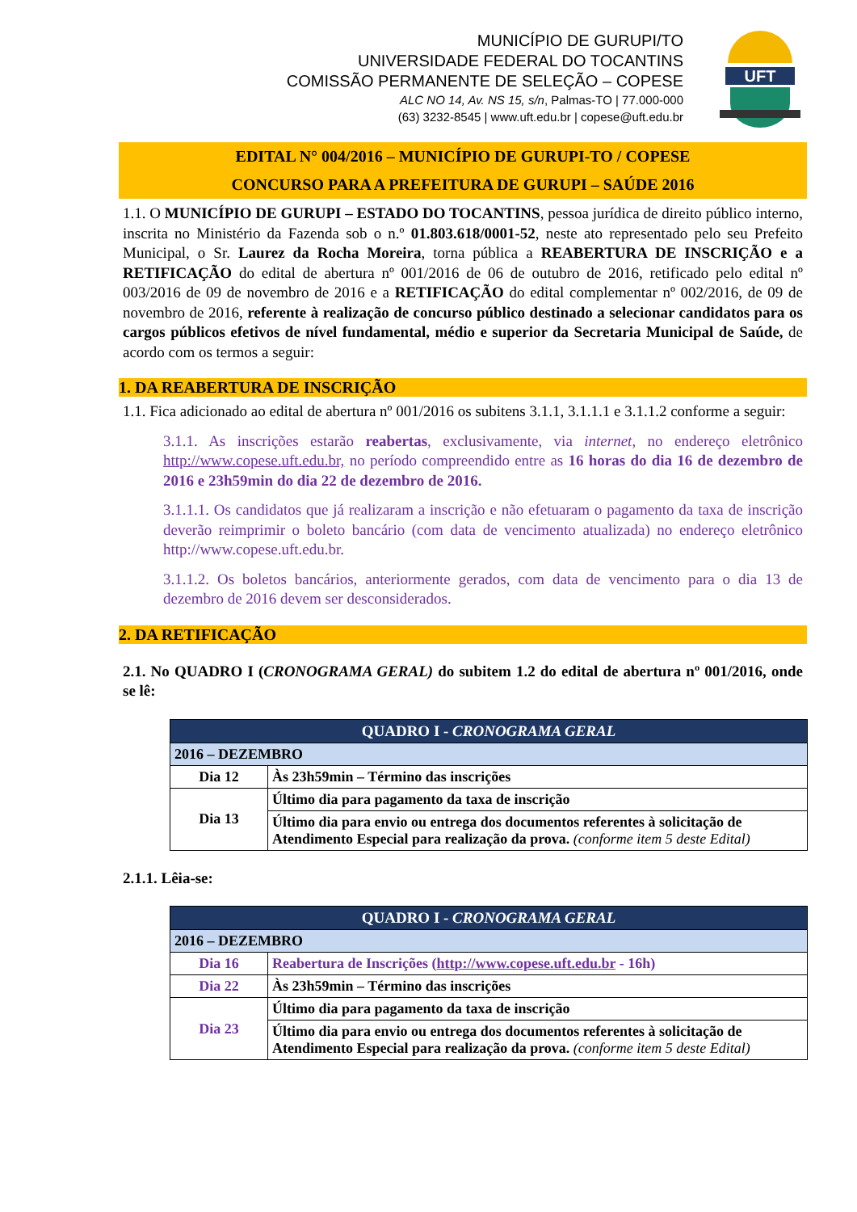MUNICÍPIO DE GURUPI/TO
UNIVERSIDADE FEDERAL DO TOCANTINS
COMISSÃO PERMANENTE DE SELEÇÃO – COPESE
ALC NO 14, Av. NS 15, s/n, Palmas-TO | 77.000-000
(63) 3232-8545 | www.uft.edu.br | copese@uft.edu.br
UFT
EDITAL N° 004/2016 – MUNICÍPIO DE GURUPI-TO / COPESE
CONCURSO PARA A PREFEITURA DE GURUPI – SAÚDE 2016
1.1. O MUNICÍPIO DE GURUPI – ESTADO DO TOCANTINS, pessoa jurídica de direito público interno, inscrita no Ministério da Fazenda sob o n.º 01.803.618/0001-52, neste ato representado pelo seu Prefeito Municipal, o Sr. Laurez da Rocha Moreira, torna pública a REABERTURA DE INSCRIÇÃO e a RETIFICAÇÃO do edital de abertura nº 001/2016 de 06 de outubro de 2016, retificado pelo edital nº 003/2016 de 09 de novembro de 2016 e a RETIFICAÇÃO do edital complementar nº 002/2016, de 09 de novembro de 2016, referente à realização de concurso público destinado a selecionar candidatos para os cargos públicos efetivos de nível fundamental, médio e superior da Secretaria Municipal de Saúde, de acordo com os termos a seguir:
1. DA REABERTURA DE INSCRIÇÃO
1.1. Fica adicionado ao edital de abertura nº 001/2016 os subitens 3.1.1, 3.1.1.1 e 3.1.1.2 conforme a seguir:
3.1.1. As inscrições estarão reabertas, exclusivamente, via internet, no endereço eletrônico http://www.copese.uft.edu.br, no período compreendido entre as 16 horas do dia 16 de dezembro de 2016 e 23h59min do dia 22 de dezembro de 2016.
3.1.1.1. Os candidatos que já realizaram a inscrição e não efetuaram o pagamento da taxa de inscrição deverão reimprimir o boleto bancário (com data de vencimento atualizada) no endereço eletrônico http://www.copese.uft.edu.br.
3.1.1.2. Os boletos bancários, anteriormente gerados, com data de vencimento para o dia 13 de dezembro de 2016 devem ser desconsiderados.
2. DA RETIFICAÇÃO
2.1. No QUADRO I (CRONOGRAMA GERAL) do subitem 1.2 do edital de abertura nº 001/2016, onde se lê:
| QUADRO I - CRONOGRAMA GERAL | |
| --- | --- |
| 2016 – DEZEMBRO | |
| Dia 12 | Às 23h59min – Término das inscrições |
| Dia 13 | Último dia para pagamento da taxa de inscrição |
| | Último dia para envio ou entrega dos documentos referentes à solicitação de Atendimento Especial para realização da prova. (conforme item 5 deste Edital) |
2.1.1. Lêia-se:
| QUADRO I - CRONOGRAMA GERAL | |
| --- | --- |
| 2016 – DEZEMBRO | |
| Dia 16 | Reabertura de Inscrições ( http://www.copese.uft.edu.br - 16h) |
| Dia 22 | Às 23h59min – Término das inscrições |
| Dia 23 | Último dia para pagamento da taxa de inscrição |
| | Último dia para envio ou entrega dos documentos referentes à solicitação de Atendimento Especial para realização da prova. (conforme item 5 deste Edital) |